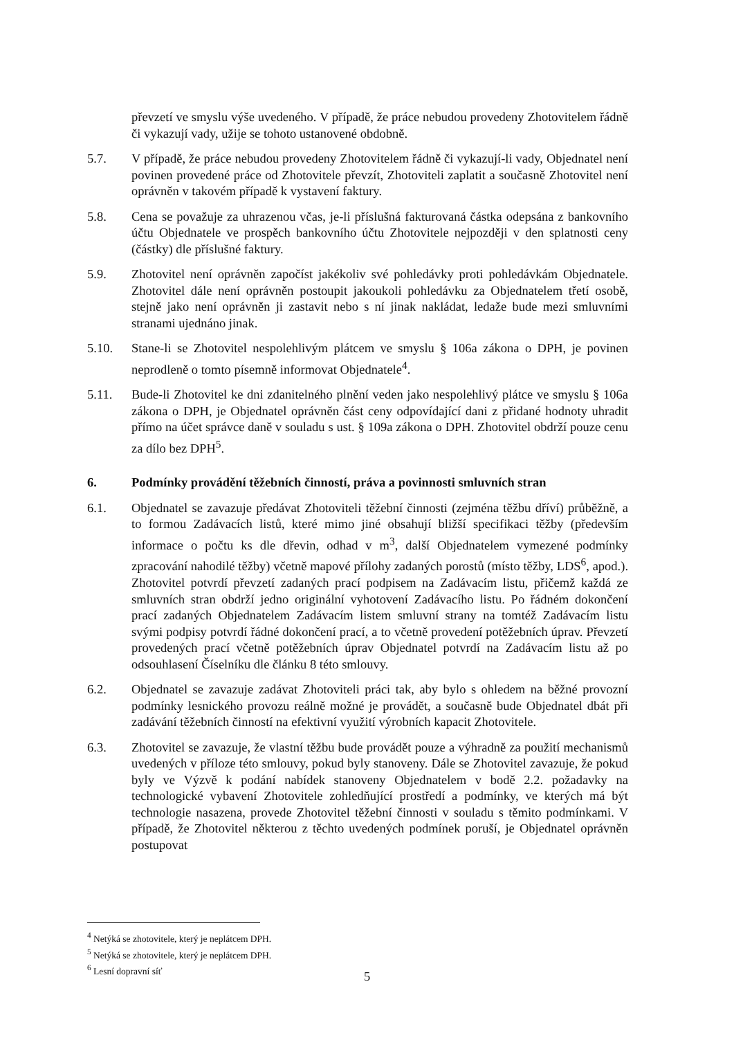převzetí ve smyslu výše uvedeného. V případě, že práce nebudou provedeny Zhotovitelem řádně či vykazují vady, užije se tohoto ustanovené obdobně.
5.7. V případě, že práce nebudou provedeny Zhotovitelem řádně či vykazují-li vady, Objednatel není povinen provedené práce od Zhotovitele převzít, Zhotoviteli zaplatit a současně Zhotovitel není oprávněn v takovém případě k vystavení faktury.
5.8. Cena se považuje za uhrazenou včas, je-li příslušná fakturovaná částka odepsána z bankovního účtu Objednatele ve prospěch bankovního účtu Zhotovitele nejpozději v den splatnosti ceny (částky) dle příslušné faktury.
5.9. Zhotovitel není oprávněn započíst jakékoliv své pohledávky proti pohledávkám Objednatele. Zhotovitel dále není oprávněn postoupit jakoukoli pohledávku za Objednatelem třetí osobě, stejně jako není oprávněn ji zastavit nebo s ní jinak nakládat, ledaže bude mezi smluvními stranami ujednáno jinak.
5.10. Stane-li se Zhotovitel nespolehlivým plátcem ve smyslu § 106a zákona o DPH, je povinen neprodleně o tomto písemně informovat Objednatele<sup>4</sup>.
5.11. Bude-li Zhotovitel ke dni zdanitelného plnění veden jako nespolehlivý plátce ve smyslu § 106a zákona o DPH, je Objednatel oprávněn část ceny odpovídající dani z přidané hodnoty uhradit přímo na účet správce daně v souladu s ust. § 109a zákona o DPH. Zhotovitel obdrží pouze cenu za dílo bez DPH<sup>5</sup>.
6. Podmínky provádění těžebních činností, práva a povinnosti smluvních stran
6.1. Objednatel se zavazuje předávat Zhotoviteli těžební činnosti (zejména těžbu dříví) průběžně, a to formou Zadávacích listů, které mimo jiné obsahují bližší specifikaci těžby (především informace o počtu ks dle dřevin, odhad v m<sup>3</sup>, další Objednatelem vymezené podmínky zpracování nahodilé těžby) včetně mapové přílohy zadaných porostů (místo těžby, LDS<sup>6</sup>, apod.). Zhotovitel potvrdí převzetí zadaných prací podpisem na Zadávacím listu, přičemž každá ze smluvních stran obdrží jedno originální vyhotovení Zadávacího listu. Po řádném dokončení prací zadaných Objednatelem Zadávacím listem smluvní strany na tomtéž Zadávacím listu svými podpisy potvrdí řádné dokončení prací, a to včetně provedení potěžebních úprav. Převzetí provedených prací včetně potěžebních úprav Objednatel potvrdí na Zadávacím listu až po odsouhlasení Číselníku dle článku 8 této smlouvy.
6.2. Objednatel se zavazuje zadávat Zhotoviteli práci tak, aby bylo s ohledem na běžné provozní podmínky lesnického provozu reálně možné je provádět, a současně bude Objednatel dbát při zadávání těžebních činností na efektivní využití výrobních kapacit Zhotovitele.
6.3. Zhotovitel se zavazuje, že vlastní těžbu bude provádět pouze a výhradně za použití mechanismů uvedených v příloze této smlouvy, pokud byly stanoveny. Dále se Zhotovitel zavazuje, že pokud byly ve Výzvě k podání nabídek stanoveny Objednatelem v bodě 2.2. požadavky na technologické vybavení Zhotovitele zohledňující prostředí a podmínky, ve kterých má být technologie nasazena, provede Zhotovitel těžební činnosti v souladu s těmito podmínkami. V případě, že Zhotovitel některou z těchto uvedených podmínek poruší, je Objednatel oprávněn postupovat
<sup>4</sup> Netýká se zhotovitele, který je neplátcem DPH.
<sup>5</sup> Netýká se zhotovitele, který je neplátcem DPH.
<sup>6</sup> Lesní dopravní síť
5